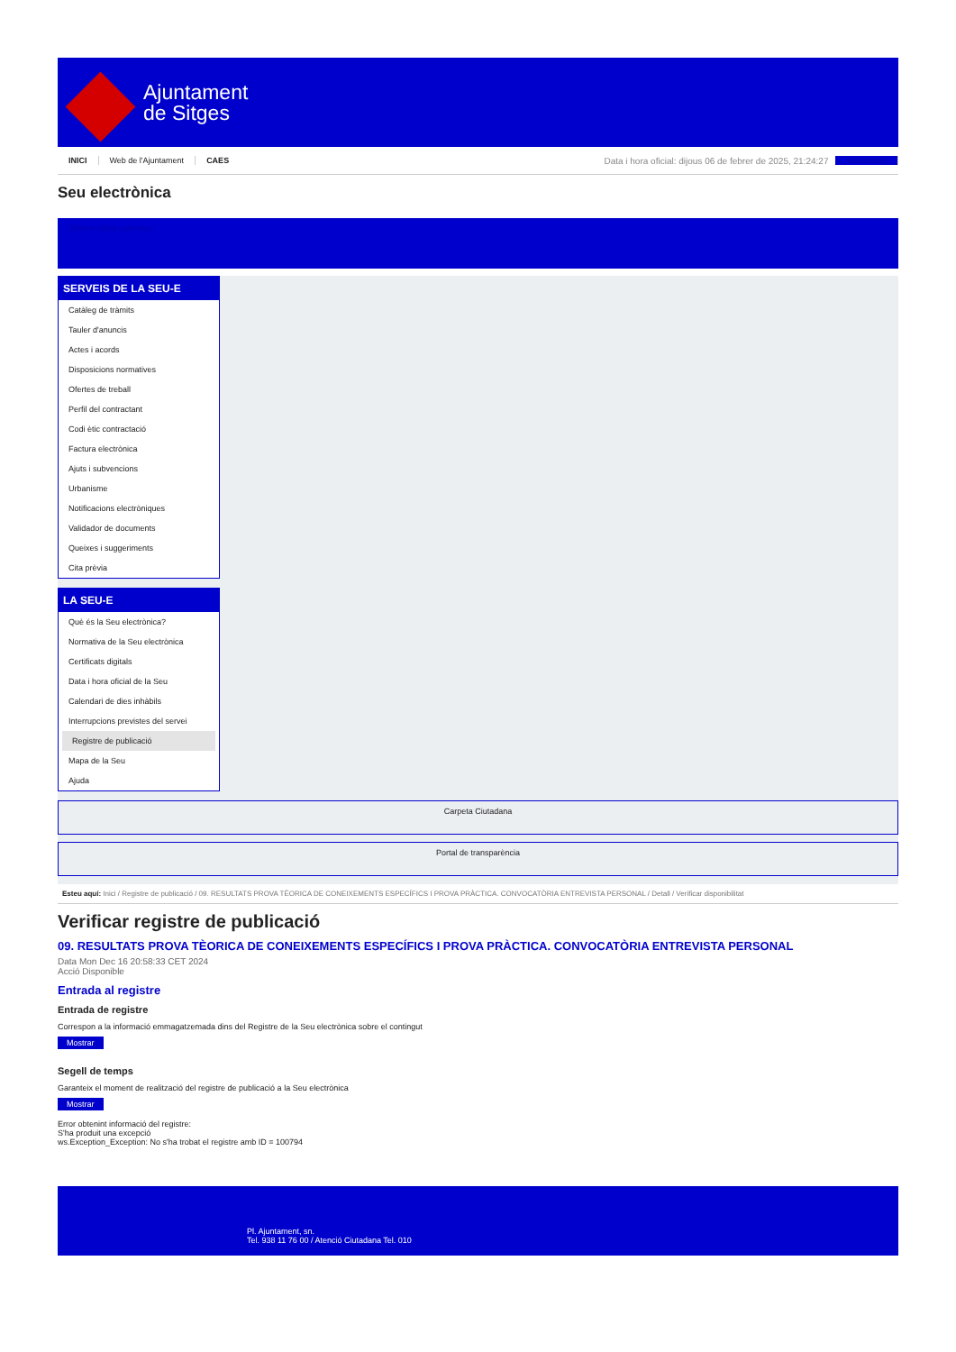Ajuntament
de Sitges
INICI Web de l'Ajuntament CAES
Data i hora oficial: dijous 06 de febrer de 2025, 21:24:27
Sincronitza
Seu electrònica
Obtenir còpia autèntica
SERVEIS DE LA SEU-E
Catàleg de tràmits
Tauler d'anuncis
Actes i acords
Disposicions normatives
Ofertes de treball
Perfil del contractant
Codi ètic contractació
Factura electrònica
Ajuts i subvencions
Urbanisme
Notificacions electròniques
Validador de documents
Queixes i suggeriments
Cita prèvia
LA SEU-E
Què és la Seu electrònica?
Normativa de la Seu electrònica
Certificats digitals
Data i hora oficial de la Seu
Calendari de dies inhàbils
Interrupcions previstes del servei
Registre de publicació
Mapa de la Seu
Ajuda
Carpeta Ciutadana
Portal de transparència
Esteu aquí: Inici / Registre de publicació / 09. RESULTATS PROVA TÈORICA DE CONEIXEMENTS ESPECÍFICS I PROVA PRÀCTICA. CONVOCATÒRIA ENTREVISTA PERSONAL / Detall / Verificar disponibilitat
Verificar registre de publicació
09. RESULTATS PROVA TÈORICA DE CONEIXEMENTS ESPECÍFICS I PROVA PRÀCTICA. CONVOCATÒRIA ENTREVISTA PERSONAL
Data Mon Dec 16 20:58:33 CET 2024
Acció Disponible
Entrada al registre
Entrada de registre
Correspon a la informació emmagatzemada dins del Registre de la Seu electrònica sobre el contingut
Mostrar
Segell de temps
Garanteix el moment de realització del registre de publicació a la Seu electrònica
Mostrar
Error obtenint informació del registre:
S'ha produit una excepció
ws.Exception_Exception: No s'ha trobat el registre amb ID = 100794
Pl. Ajuntament, sn.
Tel. 938 11 76 00 / Atenció Ciutadana Tel. 010